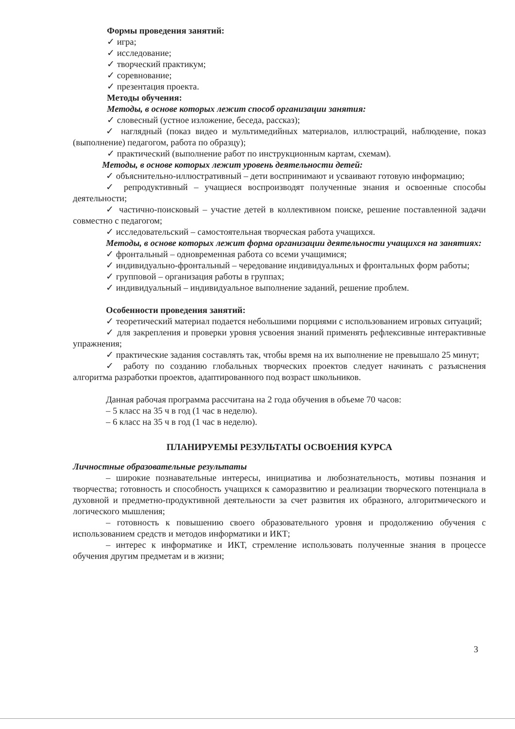Формы проведения занятий:
✓ игра;
✓ исследование;
✓ творческий практикум;
✓ соревнование;
✓ презентация проекта.
Методы обучения:
Методы, в основе которых лежит способ организации занятия:
✓ словесный (устное изложение, беседа, рассказ);
✓ наглядный (показ видео и мультимедийных материалов, иллюстраций, наблюдение, показ (выполнение) педагогом, работа по образцу);
✓ практический (выполнение работ по инструкционным картам, схемам).
Методы, в основе которых лежит уровень деятельности детей:
✓ объяснительно-иллюстративный – дети воспринимают и усваивают готовую информацию;
✓ репродуктивный – учащиеся воспроизводят полученные знания и освоенные способы деятельности;
✓ частично-поисковый – участие детей в коллективном поиске, решение поставленной задачи совместно с педагогом;
✓ исследовательский – самостоятельная творческая работа учащихся.
Методы, в основе которых лежит форма организации деятельности учащихся на занятиях:
✓ фронтальный – одновременная работа со всеми учащимися;
✓ индивидуально-фронтальный – чередование индивидуальных и фронтальных форм работы;
✓ групповой – организация работы в группах;
✓ индивидуальный – индивидуальное выполнение заданий, решение проблем.
Особенности проведения занятий:
✓ теоретический материал подается небольшими порциями с использованием игровых ситуаций;
✓ для закрепления и проверки уровня усвоения знаний применять рефлексивные интерактивные упражнения;
✓ практические задания составлять так, чтобы время на их выполнение не превышало 25 минут;
✓ работу по созданию глобальных творческих проектов следует начинать с разъяснения алгоритма разработки проектов, адаптированного под возраст школьников.
Данная рабочая программа рассчитана на 2 года обучения в объеме 70 часов:
– 5 класс на 35 ч в год (1 час в неделю).
– 6 класс на 35 ч в год (1 час в неделю).
ПЛАНИРУЕМЫ РЕЗУЛЬТАТЫ ОСВОЕНИЯ КУРСА
Личностные образовательные результаты
– широкие познавательные интересы, инициатива и любознательность, мотивы познания и творчества; готовность и способность учащихся к саморазвитию и реализации творческого потенциала в духовной и предметно-продуктивной деятельности за счет развития их образного, алгоритмического и логического мышления;
– готовность к повышению своего образовательного уровня и продолжению обучения с использованием средств и методов информатики и ИКТ;
– интерес к информатике и ИКТ, стремление использовать полученные знания в процессе обучения другим предметам и в жизни;
3